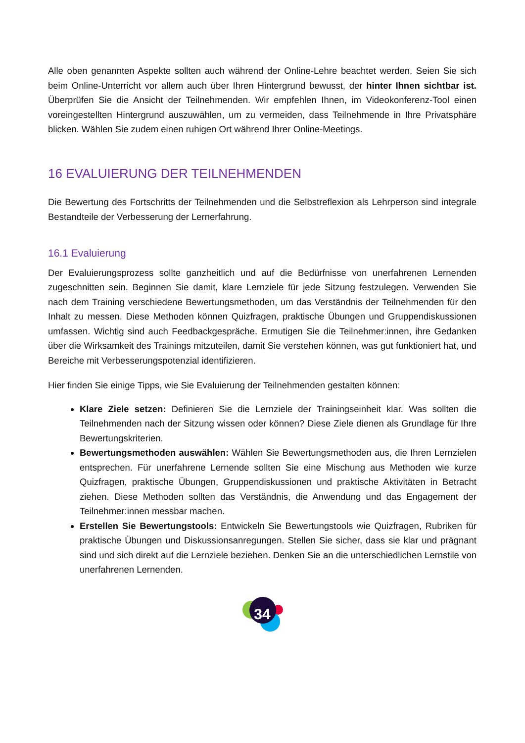Alle oben genannten Aspekte sollten auch während der Online-Lehre beachtet werden. Seien Sie sich beim Online-Unterricht vor allem auch über Ihren Hintergrund bewusst, der hinter Ihnen sichtbar ist. Überprüfen Sie die Ansicht der Teilnehmenden. Wir empfehlen Ihnen, im Videokonferenz-Tool einen voreingestellten Hintergrund auszuwählen, um zu vermeiden, dass Teilnehmende in Ihre Privatsphäre blicken. Wählen Sie zudem einen ruhigen Ort während Ihrer Online-Meetings.
16 EVALUIERUNG DER TEILNEHMENDEN
Die Bewertung des Fortschritts der Teilnehmenden und die Selbstreflexion als Lehrperson sind integrale Bestandteile der Verbesserung der Lernerfahrung.
16.1 Evaluierung
Der Evaluierungsprozess sollte ganzheitlich und auf die Bedürfnisse von unerfahrenen Lernenden zugeschnitten sein. Beginnen Sie damit, klare Lernziele für jede Sitzung festzulegen. Verwenden Sie nach dem Training verschiedene Bewertungsmethoden, um das Verständnis der Teilnehmenden für den Inhalt zu messen. Diese Methoden können Quizfragen, praktische Übungen und Gruppendiskussionen umfassen. Wichtig sind auch Feedbackgespräche. Ermutigen Sie die Teilnehmer:innen, ihre Gedanken über die Wirksamkeit des Trainings mitzuteilen, damit Sie verstehen können, was gut funktioniert hat, und Bereiche mit Verbesserungspotenzial identifizieren.
Hier finden Sie einige Tipps, wie Sie Evaluierung der Teilnehmenden gestalten können:
Klare Ziele setzen: Definieren Sie die Lernziele der Trainingseinheit klar. Was sollten die Teilnehmenden nach der Sitzung wissen oder können? Diese Ziele dienen als Grundlage für Ihre Bewertungskriterien.
Bewertungsmethoden auswählen: Wählen Sie Bewertungsmethoden aus, die Ihren Lernzielen entsprechen. Für unerfahrene Lernende sollten Sie eine Mischung aus Methoden wie kurze Quizfragen, praktische Übungen, Gruppendiskussionen und praktische Aktivitäten in Betracht ziehen. Diese Methoden sollten das Verständnis, die Anwendung und das Engagement der Teilnehmer:innen messbar machen.
Erstellen Sie Bewertungstools: Entwickeln Sie Bewertungstools wie Quizfragen, Rubriken für praktische Übungen und Diskussionsanregungen. Stellen Sie sicher, dass sie klar und prägnant sind und sich direkt auf die Lernziele beziehen. Denken Sie an die unterschiedlichen Lernstile von unerfahrenen Lernenden.
34